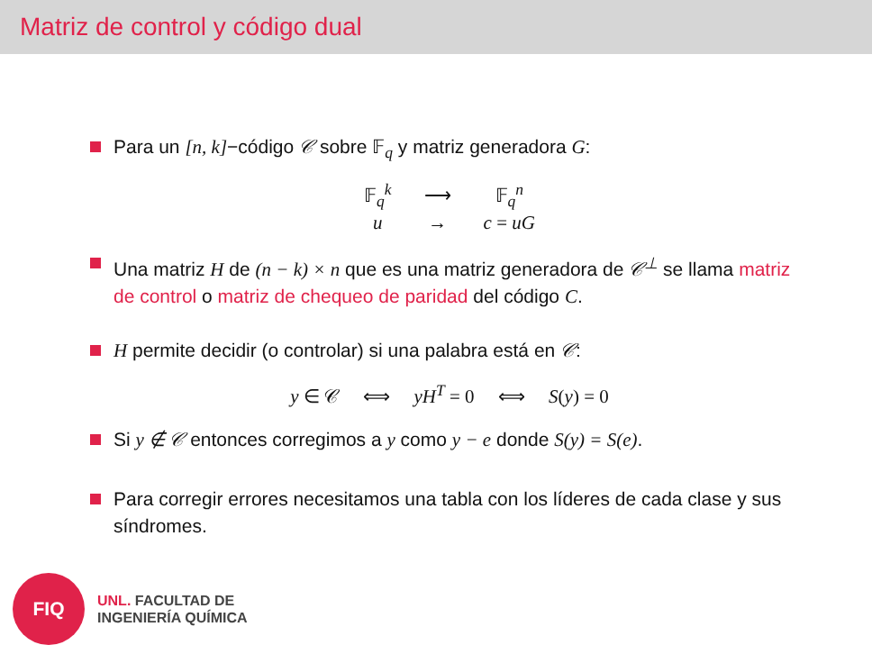Matriz de control y código dual
Para un [n, k]−código 𝒞 sobre 𝔽<sub>q</sub> y matriz generadora G:
| 𝔽<sub>q</sub><sup>k</sup> | ⟶ | 𝔽<sub>q</sub><sup>n</sup> |
| u | → | c = uG |
Una matriz H de (n − k) × n que es una matriz generadora de 𝒞<sup>⊥</sup> se llama matriz de control o matriz de chequeo de paridad del código C.
H permite decidir (o controlar) si una palabra está en 𝒞:
y ∈ 𝒞 ⟺ yH<sup>T</sup> = 0 ⟺ S(y) = 0
Si y ∉ 𝒞 entonces corregimos a y como y − e donde S(y) = S(e).
Para corregir errores necesitamos una tabla con los líderes de cada clase y sus síndromes.
FIQ
UNL. FACULTAD DE
INGENIERÍA QUÍMICA